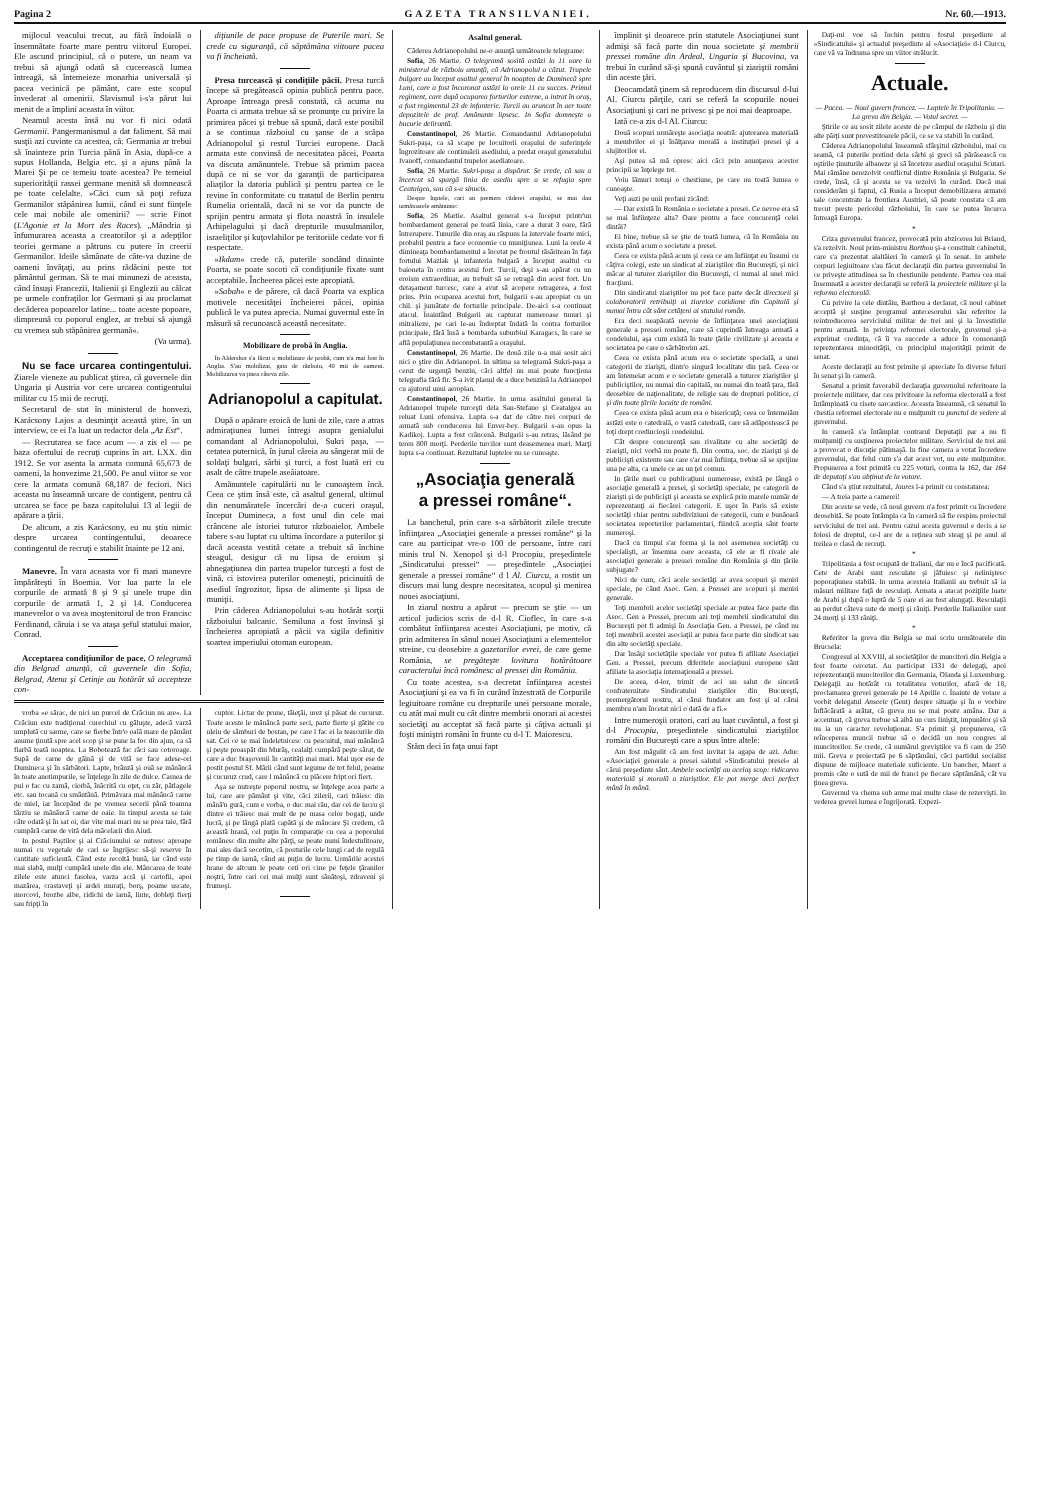Pagina 2 GAZETA TRANSILVANIEI. Nr. 60.—1913.
mijlocul veacului trecut, au fără îndoială o însemnătate foarte mare pentru viitorul Europei. Ele ascund principiul, că o putere, un neam va trebui să ajungă odată să cucerească lumea întreagă, să întemeieze monarhia universală şi pacea vecinică pe pământ, care este scopul învederat al omenirii. Slavismul i-s'a părut lui menit de a împlini aceasta în viitor.
Neamul acesta însă nu vor fi nici odată Germanii. Pangermanismul a dat faliment. Să mai susţii azi cuvinte ca acestea, că: Germania ar trebui să înainteze prin Turcia până în Asia, după-ce a supus Hollanda, Belgia etc. şi a ajuns până la Marei Şi pe ce temeiu toate acestea? Pe temeiul superiorităţii rassei germane menită să domnească pe toate celelalte. »Căci cum să poţi refuza Germanilor stăpânirea lumii, când ei sunt fiinţele cele mai nobile ale omenirii? — scrie Finot (L'Agonie et la Mort des Races). „Mândria şi înfumurarea aceasta a creatorilor şi a adepţilor teoriei germane a pătruns cu putere în creerii Germanilor. Ideile sămânate de câte-va duzine de oameni învăţaţi, au prins rădăcini peste tot pământul german. Să te mai minunezi de aceasta, când însuşi Francezii, Italienii şi Englezii au călcat pe urmele confraţilor lor Germani şi au proclamat decăderea popoarelor latine... toate aceste popoare, dimpreună cu poporul englez, ar trebui să ajungă cu vremea sub stăpânirea germană«.
(Va urma).
Nu se face urcarea contingentului. Ziarele vieneze au publicat ştirea, că guvernele din Ungaria şi Austria vor cere urcarea contigentului militar cu 15 mii de recruţi.
Secretarul de stat în ministerul de honvezi, Karácsony Lajos a desminţit această ştire, în un interview, ce ei l'a luat un redactor dela „Az Est“.
— Recrutarea se face acum — a zis el — pe baza ofertului de recruţi cuprins în art. LXX. din 1912. Se vor asenta la armata comună 65,673 de oameni, la honvezime 21,500. Pe anul viitor se vor cere la armata comună 68,187 de feciori. Nici aceasta nu înseamnă urcare de contigent, pentru că urcarea se face pe baza capitolului 13 al legii de apărare a ţării.
De altcum, a zis Karácsony, eu nu ştiu nimic despre urcarea contingentului, deoarece contingentul de recruţi e stabilit înainte pe 12 ani.
Manevre. În vara aceasta vor fi mari manevre împărăteşti în Boemia. Vor lua parte la ele corpurile de armată 8 şi 9 şi unele trupe din corpurile de armată 1, 2 şi 14. Conducerea manevrelor o va avea moştenitorul de tron Francisc Ferdinand, căruia i se va ataşa şeful statului maior, Conrad.
Acceptarea condiţiunilor de pace. O telegramă din Belgrad anunţă, că guvernele din Sofia, Belgrad, Atena şi Cetinje au hotărât să accepteze con-
diţiunile de pace propuse de Puterile mari. Se crede cu siguranţă, că săptămâna viitoare pacea va fi încheiată.
Presa turcească şi condiţiile păcii. Presa turcă începe să pregătească opinia publică pentru pace. Aproape întreaga presă constată, că acuma nu Poarta ci armata trebue să se pronunţe cu privire la primirea păcei şi trebue să spună, dacă este posibil a se continua războiul cu şanse de a scăpa Adrianopolul şi restul Turciei europene. Dacă armata este convinsă de necesitatea păcei, Poarta va discuta amănuntele. Trebue să primim pacea după ce ni se vor da garanţii de participarea aliaţilor la datoria publică şi pentru partea ce le revine în conformitate cu tratatul de Berlin pentru Rumelia orientală, dacă ni se vor da puncte de sprijin pentru armata şi flota noastră în insulele Arhipelagului şi dacă drepturile musulmanilor, israeliţilor şi kuţovlahilor pe teritoriile cedate vor fi respectate.
»Ikdam« crede că, puterile sondând dinainte Poarta, se poate socoti că condiţiunile fixate sunt acceptabile. Încheerea păcei este apropiată.
»Sabah« e de părere, că dacă Poarta va explica motivele necesităţei încheierei păcei, opinia publică le va putea aprecia. Numai guvernul este în măsură să recunoască această necesitate.
Mobilizare de probă în Anglia.
In Aldershot s'a făcut o mobilizare de probă, cum n'a mai fost în Anglia. S'au mobilizat, gata de războiu, 40 mii de oameni. Mobilizarea va ţinea câteva zile.
Adrianopolul a capitulat.
După o apărare eroică de luni de zile, care a atras admiraţiunea lumei întregi asupra genialului comandant al Adrianopolului, Sukri paşa, — cetatea puternică, în jurul căreia au sângerat mii de soldaţi bulgari, sârbi şi turci, a fost luată eri cu asalt de către trupele aseâiatoare.
Amănuntele capitulării nu le cunoaştem încă. Ceea ce ştim însă este, că asaltul general, ultimul din nenumăratele încercări de-a cuceri oraşul, început Dumineca, a fost unul din cele mai crâncene ale istoriei tuturor războaielor. Ambele tabere s-au luptat cu ultima încordare a puterilor şi dacă aceasta vestită cetate a trebuit să închine steagul, desigur că nu lipsa de eroism şi abnegaţiunea din partea trupelor turceşti a fost de vină, ci istovirea puterilor omeneşti, pricinuită de asediul îngrozitor, lipsa de alimente şi lipsa de muniţii.
Prin căderea Adrianopolului s-au hotărât sorţii războiului balcanic. Semiluna a fost învinsă şi încheierea apropiată a păcii va sigila definitiv soartea imperiului otoman european.
vorba »e sărac, de nici un purcel de Crăciun nu are«. La Crăciun este tradiţional curechiul cu găluşte, adecă varză umplută cu sarme, care se fierbe într'o oală mare de pământ anume ţinută spre acel scop şi se pune la foc din ajun, ca să fiarbă toată noaptea. La Bobotează fac răci sau cotoroage. Supă de carne de găină şi de vită se face adese-ori Dumineca şi în sărbători. Lapte, brânză şi ouă se mănâncă în toate anotimpurile, se înţelege în zile de dulce. Carnea de pui o fac cu zamă, ciorbă, înăcrită cu oţet, cu zăr, pătlagele etc. sau tocană cu smântână. Primăvara mai mănâncă carne de miel, iar începând de pe vremea secerii până toamna târziu se mănâncă carne de oaie. In timpul acesta se taie câte odată şi în sat oi, dar vite mai mari nu se prea taie, fără cumpără carne de vită dela măcelarii din Aiud.
In postul Paştilor şi al Crăciunului se nutresc aproape numai cu vegetale de cari se îngrijesc să-şi reserve în cantitate suficientă. Când este recoltă bună, iar când este mai slabă, mulţi cumpără unele din ele. Mâncarea de toate zilele este atunci fasolea, varza acră şi cartofii, apoi mazărea, crastaveţi şi ardei muraţi, borş, poame uscate, morcovi, brozbe albe, ridichi de iarnă, linte, dobleţi fierţi sau fripţi în
cuptor. Lictar de prune, tăieţăi, urez şi păsat de cucuruz. Toate aceste le mănâncă parte seci, parte fierte şi gătite cu uleiu de sâmburi de bostan, pe care l fac ei la teascurile din sat. Cei ce se mai îndeletnicesc cu pescuitul, mai mănâncă şi peşte proaspăt din Murăş, cealalţi cumpără peşte sărat, de care a duc braşovenii în cantităţi mai mari. Mai uşor ese de postit postul Sf. Mării când sunt legume de tot felul, poame şi cucuruz crud, care l mănâncă cu plăcere fript ori fiert.
Aşa se nutreşte poporul nostru, se înţelege acea parte a lui, care are pământ şi vite, căci zilerii, cari trăiesc din mână'n gură, cum e vorba, o duc mai rău, dar cei de lucru şi dintre ei trăiesc mai mult de pe masa celor bogaţi, unde lucră, şi pe lângă plată capătă şi de mâncare Şi credem, că aceastǎ hrană, cel puţin în comparaţie cu cea a poporului românesc din multe alte părţi, se poate numi îndestulitoare, mai ales dacă socotim, că posturile cele lungi cad de regulă pe timp de iarnă, când au puţin de lucru. Urmările acestei hrane de altcum le poate ceti ori cine pe feţele ţăranilor noştri, între cari cei mai mulţi sunt sănătoşi, zdraveni şi frumoşi.
Asaltul general.
Căderea Adrianopolului ne-o anunţă următoarele telegrame:
Sofia, 26 Martie. O telegramă sosită astăzi la 11 oare la ministerul de războiu anunţă, că Adrianopolul a căzut. Trupele bulgare au început asaltul general în noaptea de Duminecă spre Luni, care a fost încoronat astăzi la orele 11 cu succes. Primul regiment, care după ocuparea forturilor externe, a intrat în oraş, a fost regimentul 23 de infanterie. Turcii au aruncat în aer toate depozitele de praf. Amănunte lipsesc. In Sofia domneşte o bucurie delirantă.
Constantinopol, 26 Martie. Comandantul Adrianopolului Sukri-paşa, ca să scape pe locuitorii oraşului de suferinţele îngrozitoare ale continuării asediului, a predat oraşul generalului Ivanoff, comandantul trupelor asediatoare.
Sofia, 26 Martie. Sukri-paşa a dispărut. Se crede, că sau a încercat să spargă linia de asediu spre a se refugia spre Ceatalgea, sau că s-a sinucis.
Despre luptele, cari au premers căderei oraşului, se mai dau următoarele amănunte:
Sofia, 26 Martie. Asaltul general s-a început printr'un bombardament general pe toată linia, care a durat 3 oare, fără întrerupere. Tunurile din oraş au răspuns la intervale foarte mici, probabil pentru a face economie cu muniţiunea. Luni la orele 4 dimineaţa bombardamentul a încetat pe frontul răsăritean în faţa fortului Mazlak şi infanteria bulgară a început asaltul cu baioneta în contra acestui fort. Turcii, deşi s-au apărat cu un eroism extraordinar, au trebuit să se retragă din acest fort. Un detaşament turcesc, care a avut să acopere retragerea, a fost prins. Prin ocuparea acestui fort, bulgarii s-au apropiat cu un chil. şi jumătate de forturile principale. De-aici s-a continuat atacul. Înaintând Bulgarii au capturat numeroase tunuri şi mitralieze, pe cari le-au îndreptat îndată în contra forturilor principale, fără însă a bombarda suburbiul Karagacs, în care se află populaţiunea necombatantă a oraşului.
Constantinopol, 26 Martie. De două zile n-a mai sosit aici nici o ştire din Adrianopol. In ultima sa telegramă Sukri-paşa a cerut de urgenţă benzin, căci altfel nu mai poate funcţiona telegrafia fără fir. S-a ivit planul de a duce benzină la Adrianopol cu ajutorul unui aeroplan.
Constantinopol, 26 Martie. In urma asaltului general la Adrianopol trupele turceşti dela San-Stefano şi Ceatalgea au reluat Luni ofensiva. Lupta s-a dat de către trei corpuri de armată sub conducerea lui Enver-bey. Bulgarii s-au opus la Kadikoj. Lupta a fost crâncenă. Bulgarii s-au retras, lăsând pe teren 800 morţi. Perderile turcilor sunt deasemenea mari. Marţi lupta s-a continuat. Rezultatul luptelor nu se cunoaşte.
„Asociaţia generală
a pressei române“.
La banchetul, prin care s-a sărbătorit zilele trecute înfiinţarea „Asociaţiei generale a pressei române“ şi la care au participat vre-o 100 de persoane, între cari minis trul N. Xenopol şi d-l Procopiu, preşedintele „Sindicatului pressei“ — preşedintele „Asociaţiei generale a pressei române“ d l Al. Ciurcu, a rostit un discurs mai lung despre necesitatea, scopul şi menirea nouei asociaţiuni.
In ziarul nostru a apărut — precum se ştie — un articol judicios scris de d-l R. Cioflec, în care s-a combătut înfiinţarea acestei Asociaţiuni, pe motiv, că prin admiterea în sânul nouei Asociaţiuni a elementelor streine, cu deosebire a gazetarilor evrei, de care geme România, se pregăteşte lovitura hotărâtoare caracterului încă românesc al pressei din România.
Cu toate acestea, s-a decretat înfiinţarea acestei Asociaţiuni şi ea va fi în curând înzestrată de Corpurile legiuitoare române cu drepturile unei persoane morale, cu atât mai mult cu cât dintre membrii onorari ai acestei societăţi au acceptat să facă parte şi câţiva actuali şi foşti miniştri români în frunte cu d-l T. Maiorescu.
Stăm deci în faţa unui fapt
împlinit şi deoarece prin statutele Asociaţiunei sunt admişi să facă parte din noua societate şi membrii pressei române din Ardeal, Ungaria şi Bucovina, va trebui în curând să-şi spună cuvântul şi ziariştii români din aceste ţări.
Deocamdată ţinem să reproducem din discursul d-lui Al. Ciurcu părţile, cari se referă la scopurile nouei Asociaţiuni şi cari ne privesc şi pe noi mai deaproape.
Iată ce-a zis d-l Al. Ciurcu:
Două scopuri urmăreşte asociaţia noatră: ajutorarea materială a membrilor ei şi înălţarea morală a instituţiei presei şi a slujitorilor ei.
Aşi putea să mă opresc aici căci prin anunţarea acestor principii se înţelege tot.
Voiu lămuri totuşi o chestiune, pe care nu toată lumea o cunoaşte.
Veţi auzi pe unii profani zicând:
— Dar există în România o societate a presei. Ce nevoe era să se mai înfiinţeze alta? Oare pentru a face concurenţă celei dintâi?
Ei bine, trebue să se ştie de toată lumea, că în România nu exista până acum o societate a presei.
Ceea ce exista până acum şi ceea ce am înfiinţat eu însumi cu câţiva colegi, este un sindicat al ziariştilor din Bucureşti, şi nici măcar al tuturor ziariştilor din Bucureşti, ci numai al unei mici fracţiuni.
Din sindicatul ziariştilor nu pot face parte decât directorii şi colaboratorii retribuiţi ai ziarelor cotidiane din Capitală şi numai întru cât sânt cetăţeni ai statului român.
Era deci neapărată nevoie de înfiinţarea unei asociaţiuni generale a pressei române, care să cuprindă întreaga armată a condeiului, aşa cum există în toate ţările civilizate şi aceasta e societatea pe care o sărbătorim azi.
Ceea ce exista până acum era o societate specială, a unei categorii de ziarişti, dintr'o singură localitate din ţară. Ceea ce am întemeiat acum e o societate generală a tuturor ziariştilor şi publiciştilor, nu numai din capitală, nu numai din toată ţara, fără deosebire de naţionalitate, de religie sau de drepturi politice, ci şi din toate ţările locuite de români.
Ceea ce exista până acum era o bisericuţă; ceea ce întemeiăm astăzi este o catedrală, o vastă catedrală, care să adăpostească pe toţi drept credincioşii condeiului.
Cât despre concurenţă sau rivalitate cu alte societăţi de ziarişti, nici vorbă nu poate fi. Din contra, soc. de ziarişti şi de publicişti existente sau care s'ar mai înfiinţa, trebue să se sprijine una pe alta, ca unele ce au un ţel comun.
In ţările mari cu publicaţiuni numeroase, există pe lângă o asociaţie generală a presei, şi societăţi speciale, pe categorii de ziarişti şi de publicişti şi aceasta se explică prin marele număr de reprezentanţi ai fiecărei categorii. E uşor în Paris să existe societăţi chiar pentru subdiviziuni de categorii, cum e bunăoară societatea reporterilor parlamentari, fiindcă aceştia sânt foarte numeroşi.
Dacă cu timpul s'ar forma şi la noi asemenea societăţi cu specialişti, ar însemna oare aceasta, că ele ar fi rivale ale asociaţiei generale a pressei române din România şi din ţările subjugate?
Nici de cum, căci acele societăţi ar avea scopuri şi meniri speciale, pe când Asoc. Gen. a Pressei are scopuri şi meniri generale.
Toţi membrii acelor societăţi speciale ar putea face parte din Asoc. Gen a Pressei, precum azi toţi membrii sindicatului din Bucureşti pot fi admişi în Asociaţia Gen. a Pressei, pe când nu toţi membrii acestei asociaţii ar putea face parte din sindicat sau din alte societăţi speciale.
Dar însăşi societăţile speciale vor putea fi afiliate Asociaţiei Gen. a Pressei, precum diferitele asociaţiuni europene sânt afiliate la asociaţia internaţională a pressei.
De aceea, d-lor, trimit de aci un salut de sinceră confraternitate Sindicatului ziariştilor din Bucureşti, premergătorul nostru, al cărui fundator am fost şi al cărui membru n'am încetat nici o dată de a fi.«
Intre numeroşii oratori, cari au luat cuvântul, a fost şi d-l Procopiu, preşedintele sindicatului ziariştilor români din Bucureşti care a spus între altele:
Am fost măgulit că am fost invitat la agapa de azi. Aduc »Asociaţiei generale a presei salutul »Sindicatului presei« al cărui preşedinte sânt. Ambele societăţi au acelaş scop: ridicarea materială şi morală a ziariştilor. Ele pot merge deci perfect mână în mână.
Daţi-mi voe să închin pentru fostul preşedinte al »Sindicatului« şi actualul preşedinte al »Asociaţiei« d-l Ciurcu, care vă va îndruma spre un viitor strălucit.
Actuale.
— Pacea. — Noul guvern francez. — Luptele în Tripolitania. — La greva din Belgia. — Votul secret. —
Ştirile ce au sosit zilele aceste de pe câmpul de războiu şi din alte părţi sunt prevestitoarele păcii, ce se va stabili în curând.
Căderea Adrianopolului înseamnă sfârşitul războiului, mai cu seamă, că puterile pretind dela sârbi şi greci să părăsească cu oştirile ţinuturile albaneze şi să înceteze asediul oraşului Scutari. Mai rămâne nerezolvit conflictul dintre România şi Bulgaria. Se crede, însă, că şi acesta se va rezolvi în curând. Dacă mai considerăm şi faptul, că Rusia a început demobilizarea armatei sale concentrate la frontiera Austriei, să poate constata că am trecut preste pericolul războiului, în care se putea încurca întreagă Europa.
*
Criza guvernului francez, provocată prin abzicerea lui Briand, s'a rezolvit. Noul prim-ministru Barthou şi-a constituit cabinetul, care s'a prezentat alaltăieri în cameră şi în senat. In ambele corpuri legiuitoare s'au făcut declaraţii din partea guvernului în ce priveşte atitudinea sa în chestiunile pendente. Partea cea mai însemnată a acestor declaraţii se referă la proiectele militare şi la reforma electorală.
Cu privire la cele dintâiu, Barthou a declarat, că noul cabinet acceptă şi susţine programul antecesorului său referitor la reintroducerea serviciului militar de trei ani şi la învestirile pentru armată. In privinţa reformei electorale, guvernul şi-a exprimat credinţa, că îi va succede a aduce în consonanţă reprezentarea minorităţii, cu principiul majorităţii primit de senat.
Aceste declaraţii au fost primite şi apreciate în diverse feluri în senat şi în cameră.
Senatul a primit favorabil declaraţia guvernului referitoare la proiectele militare, dar cea privitoare la reforma electorală a fost întâmpinată cu risete sarcastice. Aceasta înseamnă, că senatul în chestia reformei electorale nu e mulţumit cu punctul de vedere al guvernului.
In cameră s'a întâmplat contrarul Deputaţii par a nu fi mulţumiţi cu susţinerea proiectelor militare. Serviciul de trei ani a provocat o discuţie pătimaşă. In fine camera a votat încredere guvernului, dar felul cum s'a dat acest vot, nu este mulţumitor. Propunerea a fost primită cu 225 voturi, contra la 162, dar 164 de deputaţi s'au abţinut de la votare.
Când s'a ştiut rezultatul, Jaures l-a primit cu constatarea:
— A treia parte a camerei!
Din aceste se vede, că noul guvern n'a fost primit cu încredere deosebită. Se poate întâmpla ca în cameră să fie respins proiectul serviciului de trei ani. Pentru cazul acesta guvernul e decis a se folosi de dreptul, ce-l are de a reţinea sub steag şi pe anul al treilea o clasă de recruţi.
*
Tripolitania a fost ocupată de Italiani, dar nu e încă pacificată. Cete de Arabi sunt resculate şi jăfuiesc şi neliniştesc poporaţiunea stabilă. In urma acesteia Italianii au trebuit să ia măsuri militare faţă de resculaţi. Armata a atacat poziţiile luate de Arabi şi după o luptă de 5 oare ei au fost alungaţi. Resculaţii au perdut câteva sute de morţi şi răniţi. Perderile Italianilor sunt 24 morţi şi 133 răniţi.
*
Referitor la greva din Belgia se mai scriu următoarele din Brucsela:
Congresul al XXVIII, al societăţilor de muncitori din Belgia a fost foarte cercetat. Au participat 1331 de delegaţi, apoi reprezentanţii muncitorilor din Germania, Olanda şi Luxemburg. Delegaţii au hotărât cu totalitatea voturilor, afară de 18, proclamarea grevei generale pe 14 Aprilie c. Înainte de votare a vorbit delegatul Anseele (Gent) despre situaţie şi în o vorbire înflăcărată a arătat, că greva nu se mai poate amâna. Dar a accentuat, că greva trebue să aibă un curs liniştit, impunător şi să nu ia un caracter revoluţionar. S'a primit şi propunerea, că reînceperea muncii trebue să o decidă un nou congres al muncitorilor. Se crede, că numărul greviştilor va fi cam de 250 mii. Greva e proiectată pe 6 săptămâni, căci partidul socialist dispune de mijloace materiale suficiente. Un bancher, Maret a promis câte o sută de mii de franci pe fiecare săptămână, cât va ţinea greva.
Guvernul va chema sub arme mai multe clase de rezervişti. In vederea grevei lumea e îngrijorată. Expezi-